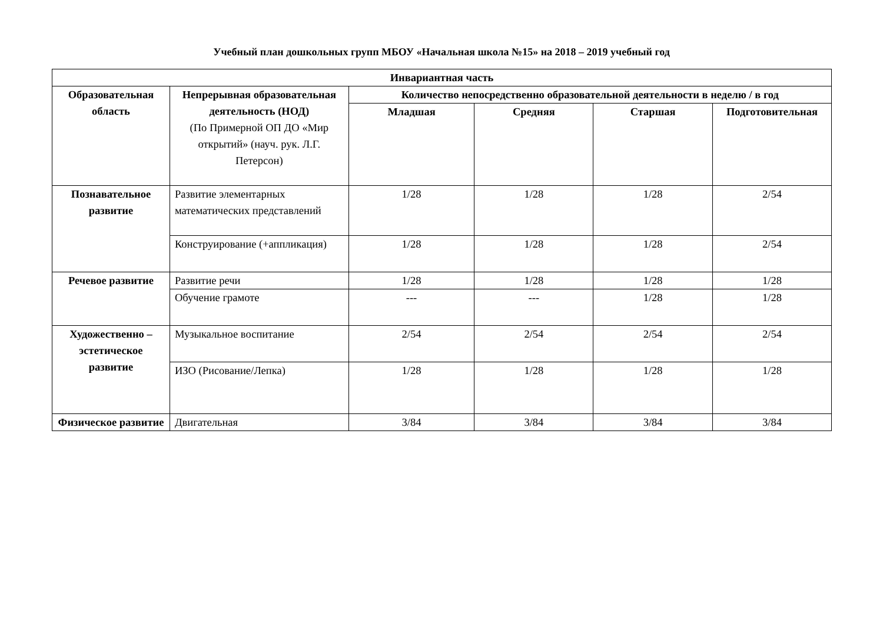Учебный план дошкольных групп МБОУ «Начальная школа №15» на 2018 – 2019 учебный год
| Инвариантная часть | | | | | |
| --- | --- | --- | --- | --- | --- |
| Образовательная область | Непрерывная образовательная деятельность (НОД) (По Примерной ОП ДО «Мир открытий» (науч. рук. Л.Г. Петерсон) | Количество непосредственно образовательной деятельности в неделю / в год | | | |
| | | Младшая | Средняя | Старшая | Подготовительная |
| Познавательное развитие | Развитие элементарных математических представлений | 1/28 | 1/28 | 1/28 | 2/54 |
| | Конструирование (+аппликация) | 1/28 | 1/28 | 1/28 | 2/54 |
| Речевое развитие | Развитие речи | 1/28 | 1/28 | 1/28 | 1/28 |
| | Обучение грамоте | --- | --- | 1/28 | 1/28 |
| Художественно – эстетическое развитие | Музыкальное воспитание | 2/54 | 2/54 | 2/54 | 2/54 |
| | ИЗО (Рисование/Лепка) | 1/28 | 1/28 | 1/28 | 1/28 |
| Физическое развитие | Двигательная | 3/84 | 3/84 | 3/84 | 3/84 |